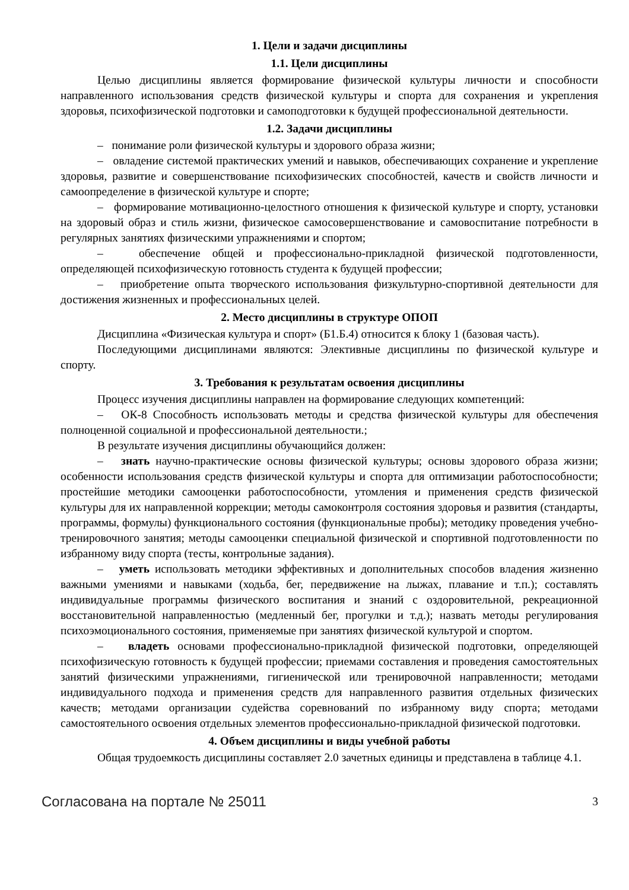1. Цели и задачи дисциплины
1.1. Цели дисциплины
Целью дисциплины является формирование физической культуры личности и способности направленного использования средств физической культуры и спорта для сохранения и укрепления здоровья, психофизической подготовки и самоподготовки к будущей профессиональной деятельности.
1.2. Задачи дисциплины
– понимание роли физической культуры и здорового образа жизни;
– овладение системой практических умений и навыков, обеспечивающих сохранение и укрепление здоровья, развитие и совершенствование психофизических способностей, качеств и свойств личности и самоопределение в физической культуре и спорте;
– формирование мотивационно-целостного отношения к физической культуре и спорту, установки на здоровый образ и стиль жизни, физическое самосовершенствование и самовоспитание потребности в регулярных занятиях физическими упражнениями и спортом;
– обеспечение общей и профессионально-прикладной физической подготовленности, определяющей психофизическую готовность студента к будущей профессии;
– приобретение опыта творческого использования физкультурно-спортивной деятельности для достижения жизненных и профессиональных целей.
2. Место дисциплины в структуре ОПОП
Дисциплина «Физическая культура и спорт» (Б1.Б.4) относится к блоку 1 (базовая часть).
Последующими дисциплинами являются: Элективные дисциплины по физической культуре и спорту.
3. Требования к результатам освоения дисциплины
Процесс изучения дисциплины направлен на формирование следующих компетенций:
– ОК-8 Способность использовать методы и средства физической культуры для обеспечения полноценной социальной и профессиональной деятельности.;
В результате изучения дисциплины обучающийся должен:
– знать научно-практические основы физической культуры; основы здорового образа жизни; особенности использования средств физической культуры и спорта для оптимизации работоспособности; простейшие методики самооценки работоспособности, утомления и применения средств физической культуры для их направленной коррекции; методы самоконтроля состояния здоровья и развития (стандарты, программы, формулы) функционального состояния (функциональные пробы); методику проведения учебно-тренировочного занятия; методы самооценки специальной физической и спортивной подготовленности по избранному виду спорта (тесты, контрольные задания).
– уметь использовать методики эффективных и дополнительных способов владения жизненно важными умениями и навыками (ходьба, бег, передвижение на лыжах, плавание и т.п.); составлять индивидуальные программы физического воспитания и знаний с оздоровительной, рекреационной восстановительной направленностью (медленный бег, прогулки и т.д.); назвать методы регулирования психоэмоционального состояния, применяемые при занятиях физической культурой и спортом.
– владеть основами профессионально-прикладной физической подготовки, определяющей психофизическую готовность к будущей профессии; приемами составления и проведения самостоятельных занятий физическими упражнениями, гигиенической или тренировочной направленности; методами индивидуального подхода и применения средств для направленного развития отдельных физических качеств; методами организации судейства соревнований по избранному виду спорта; методами самостоятельного освоения отдельных элементов профессионально-прикладной физической подготовки.
4. Объем дисциплины и виды учебной работы
Общая трудоемкость дисциплины составляет 2.0 зачетных единицы и представлена в таблице 4.1.
Согласована на портале № 25011 3